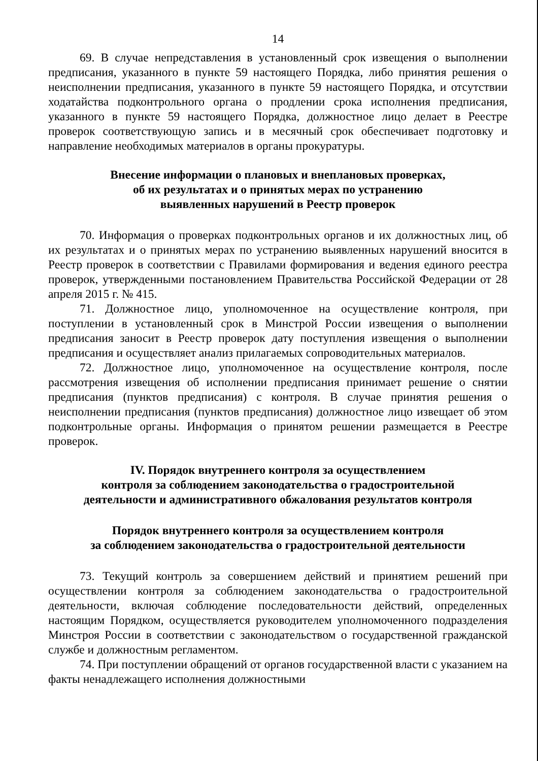14
69. В случае непредставления в установленный срок извещения о выполнении предписания, указанного в пункте 59 настоящего Порядка, либо принятия решения о неисполнении предписания, указанного в пункте 59 настоящего Порядка, и отсутствии ходатайства подконтрольного органа о продлении срока исполнения предписания, указанного в пункте 59 настоящего Порядка, должностное лицо делает в Реестре проверок соответствующую запись и в месячный срок обеспечивает подготовку и направление необходимых материалов в органы прокуратуры.
Внесение информации о плановых и внеплановых проверках,
об их результатах и о принятых мерах по устранению
выявленных нарушений в Реестр проверок
70. Информация о проверках подконтрольных органов и их должностных лиц, об их результатах и о принятых мерах по устранению выявленных нарушений вносится в Реестр проверок в соответствии с Правилами формирования и ведения единого реестра проверок, утвержденными постановлением Правительства Российской Федерации от 28 апреля 2015 г. № 415.
71. Должностное лицо, уполномоченное на осуществление контроля, при поступлении в установленный срок в Минстрой России извещения о выполнении предписания заносит в Реестр проверок дату поступления извещения о выполнении предписания и осуществляет анализ прилагаемых сопроводительных материалов.
72. Должностное лицо, уполномоченное на осуществление контроля, после рассмотрения извещения об исполнении предписания принимает решение о снятии предписания (пунктов предписания) с контроля. В случае принятия решения о неисполнении предписания (пунктов предписания) должностное лицо извещает об этом подконтрольные органы. Информация о принятом решении размещается в Реестре проверок.
IV. Порядок внутреннего контроля за осуществлением
контроля за соблюдением законодательства о градостроительной
деятельности и административного обжалования результатов контроля
Порядок внутреннего контроля за осуществлением контроля
за соблюдением законодательства о градостроительной деятельности
73. Текущий контроль за совершением действий и принятием решений при осуществлении контроля за соблюдением законодательства о градостроительной деятельности, включая соблюдение последовательности действий, определенных настоящим Порядком, осуществляется руководителем уполномоченного подразделения Минстроя России в соответствии с законодательством о государственной гражданской службе и должностным регламентом.
74. При поступлении обращений от органов государственной власти с указанием на факты ненадлежащего исполнения должностными